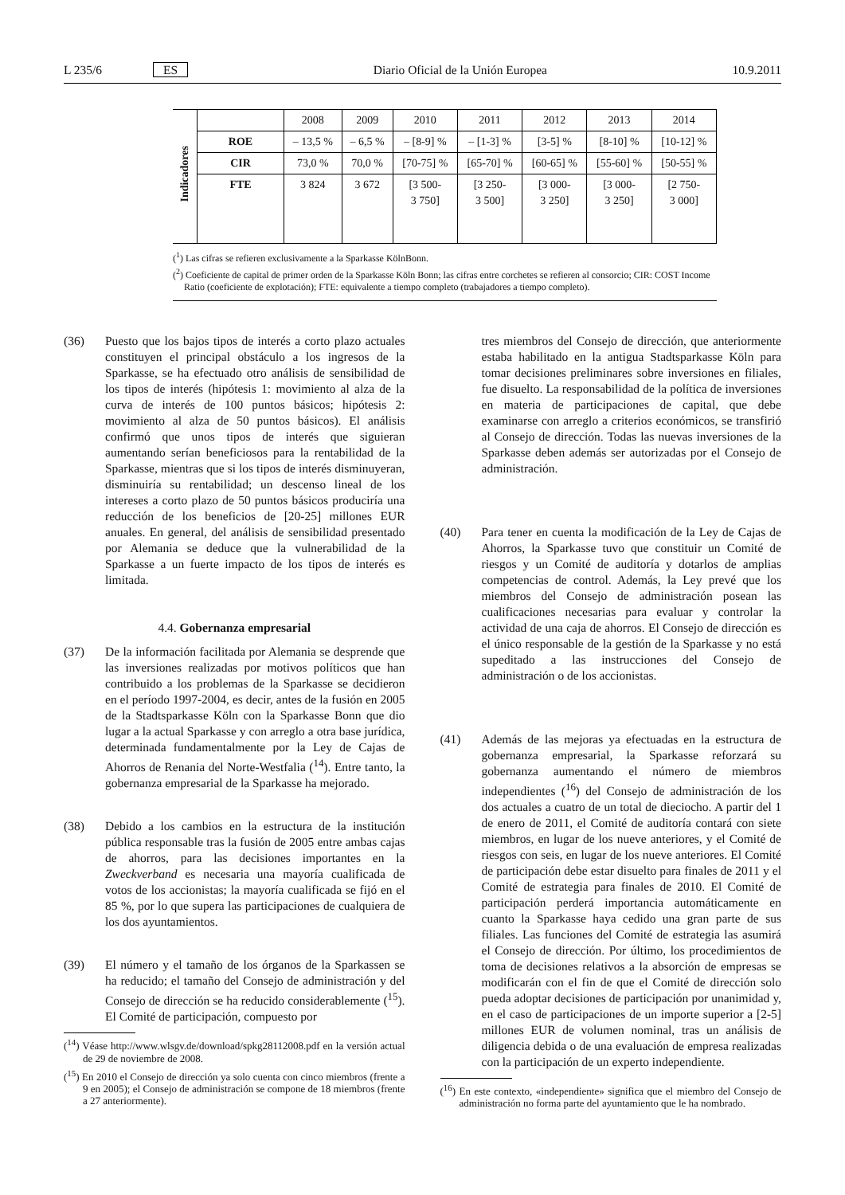L 235/6 ES Diario Oficial de la Unión Europea 10.9.2011
| Indicadores | | 2008 | 2009 | 2010 | 2011 | 2012 | 2013 | 2014 |
| | ROE | – 13,5 % | – 6,5 % | – [8-9] % | – [1-3] % | [3-5] % | [8-10] % | [10-12] % |
| | CIR | 73,0 % | 70,0 % | [70-75] % | [65-70] % | [60-65] % | [55-60] % | [50-55] % |
| | FTE | 3 824 | 3 672 | [3 500- 3 750] | [3 250- 3 500] | [3 000- 3 250] | [3 000- 3 250] | [2 750- 3 000] |
(<sup>1</sup>) Las cifras se refieren exclusivamente a la Sparkasse KölnBonn.
(<sup>2</sup>) Coeficiente de capital de primer orden de la Sparkasse Köln Bonn; las cifras entre corchetes se refieren al consorcio; CIR: COST Income Ratio (coeficiente de explotación); FTE: equivalente a tiempo completo (trabajadores a tiempo completo).
(36) Puesto que los bajos tipos de interés a corto plazo actuales constituyen el principal obstáculo a los ingresos de la Sparkasse, se ha efectuado otro análisis de sensibilidad de los tipos de interés (hipótesis 1: movimiento al alza de la curva de interés de 100 puntos básicos; hipótesis 2: movimiento al alza de 50 puntos básicos). El análisis confirmó que unos tipos de interés que siguieran aumentando serían beneficiosos para la rentabilidad de la Sparkasse, mientras que si los tipos de interés disminuyeran, disminuiría su rentabilidad; un descenso lineal de los intereses a corto plazo de 50 puntos básicos produciría una reducción de los beneficios de [20-25] millones EUR anuales. En general, del análisis de sensibilidad presentado por Alemania se deduce que la vulnerabilidad de la Sparkasse a un fuerte impacto de los tipos de interés es limitada.
4.4. Gobernanza empresarial
(37) De la información facilitada por Alemania se desprende que las inversiones realizadas por motivos políticos que han contribuido a los problemas de la Sparkasse se decidieron en el período 1997-2004, es decir, antes de la fusión en 2005 de la Stadtsparkasse Köln con la Sparkasse Bonn que dio lugar a la actual Sparkasse y con arreglo a otra base jurídica, determinada fundamentalmente por la Ley de Cajas de Ahorros de Renania del Norte-Westfalia (<sup>14</sup>). Entre tanto, la gobernanza empresarial de la Sparkasse ha mejorado.
(38) Debido a los cambios en la estructura de la institución pública responsable tras la fusión de 2005 entre ambas cajas de ahorros, para las decisiones importantes en la Zweckverband es necesaria una mayoría cualificada de votos de los accionistas; la mayoría cualificada se fijó en el 85 %, por lo que supera las participaciones de cualquiera de los dos ayuntamientos.
(39) El número y el tamaño de los órganos de la Sparkassen se ha reducido; el tamaño del Consejo de administración y del Consejo de dirección se ha reducido considerablemente (<sup>15</sup>). El Comité de participación, compuesto por
(<sup>14</sup>) Véase http://www.wlsgv.de/download/spkg28112008.pdf en la versión actual de 29 de noviembre de 2008.
(<sup>15</sup>) En 2010 el Consejo de dirección ya solo cuenta con cinco miembros (frente a 9 en 2005); el Consejo de administración se compone de 18 miembros (frente a 27 anteriormente).
tres miembros del Consejo de dirección, que anteriormente estaba habilitado en la antigua Stadtsparkasse Köln para tomar decisiones preliminares sobre inversiones en filiales, fue disuelto. La responsabilidad de la política de inversiones en materia de participaciones de capital, que debe examinarse con arreglo a criterios económicos, se transfirió al Consejo de dirección. Todas las nuevas inversiones de la Sparkasse deben además ser autorizadas por el Consejo de administración.
(40) Para tener en cuenta la modificación de la Ley de Cajas de Ahorros, la Sparkasse tuvo que constituir un Comité de riesgos y un Comité de auditoría y dotarlos de amplias competencias de control. Además, la Ley prevé que los miembros del Consejo de administración posean las cualificaciones necesarias para evaluar y controlar la actividad de una caja de ahorros. El Consejo de dirección es el único responsable de la gestión de la Sparkasse y no está supeditado a las instrucciones del Consejo de administración o de los accionistas.
(41) Además de las mejoras ya efectuadas en la estructura de gobernanza empresarial, la Sparkasse reforzará su gobernanza aumentando el número de miembros independientes (<sup>16</sup>) del Consejo de administración de los dos actuales a cuatro de un total de dieciocho. A partir del 1 de enero de 2011, el Comité de auditoría contará con siete miembros, en lugar de los nueve anteriores, y el Comité de riesgos con seis, en lugar de los nueve anteriores. El Comité de participación debe estar disuelto para finales de 2011 y el Comité de estrategia para finales de 2010. El Comité de participación perderá importancia automáticamente en cuanto la Sparkasse haya cedido una gran parte de sus filiales. Las funciones del Comité de estrategia las asumirá el Consejo de dirección. Por último, los procedimientos de toma de decisiones relativos a la absorción de empresas se modificarán con el fin de que el Comité de dirección solo pueda adoptar decisiones de participación por unanimidad y, en el caso de participaciones de un importe superior a [2-5] millones EUR de volumen nominal, tras un análisis de diligencia debida o de una evaluación de empresa realizadas con la participación de un experto independiente.
(<sup>16</sup>) En este contexto, «independiente» significa que el miembro del Consejo de administración no forma parte del ayuntamiento que le ha nombrado.